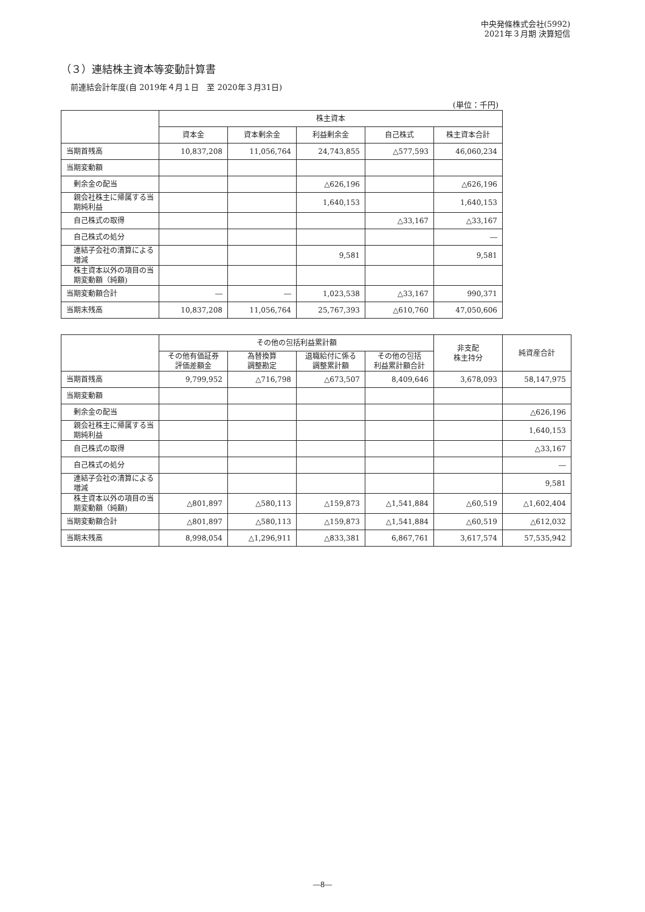中央発條株式会社(5992)
2021年３月期 決算短信
（３）連結株主資本等変動計算書
前連結会計年度(自 2019年４月１日　至 2020年３月31日)
(単位：千円)
| | 株主資本 | | | | |
| --- | --- | --- | --- | --- | --- |
| | 資本金 | 資本剰余金 | 利益剰余金 | 自己株式 | 株主資本合計 |
| 当期首残高 | 10,837,208 | 11,056,764 | 24,743,855 | △577,593 | 46,060,234 |
| 当期変動額 | | | | | |
| 剰余金の配当 | | | △626,196 | | △626,196 |
| 親会社株主に帰属する当期純利益 | | | 1,640,153 | | 1,640,153 |
| 自己株式の取得 | | | | △33,167 | △33,167 |
| 自己株式の処分 | | | | | ― |
| 連結子会社の清算による増減 | | | 9,581 | | 9,581 |
| 株主資本以外の項目の当期変動額（純額) | | | | | |
| 当期変動額合計 | ― | ― | 1,023,538 | △33,167 | 990,371 |
| 当期末残高 | 10,837,208 | 11,056,764 | 25,767,393 | △610,760 | 47,050,606 |
| | その他の包括利益累計額 | | | | 非支配 株主持分 | 純資産合計 |
| --- | --- | --- | --- | --- | --- | --- |
| | その他有価証券 評価差額金 | 為替換算 調整勘定 | 退職給付に係る 調整累計額 | その他の包括 利益累計額合計 | | |
| 当期首残高 | 9,799,952 | △716,798 | △673,507 | 8,409,646 | 3,678,093 | 58,147,975 |
| 当期変動額 | | | | | | |
| 剰余金の配当 | | | | | | △626,196 |
| 親会社株主に帰属する当期純利益 | | | | | | 1,640,153 |
| 自己株式の取得 | | | | | | △33,167 |
| 自己株式の処分 | | | | | | ― |
| 連結子会社の清算による増減 | | | | | | 9,581 |
| 株主資本以外の項目の当期変動額（純額) | △801,897 | △580,113 | △159,873 | △1,541,884 | △60,519 | △1,602,404 |
| 当期変動額合計 | △801,897 | △580,113 | △159,873 | △1,541,884 | △60,519 | △612,032 |
| 当期末残高 | 8,998,054 | △1,296,911 | △833,381 | 6,867,761 | 3,617,574 | 57,535,942 |
―8―